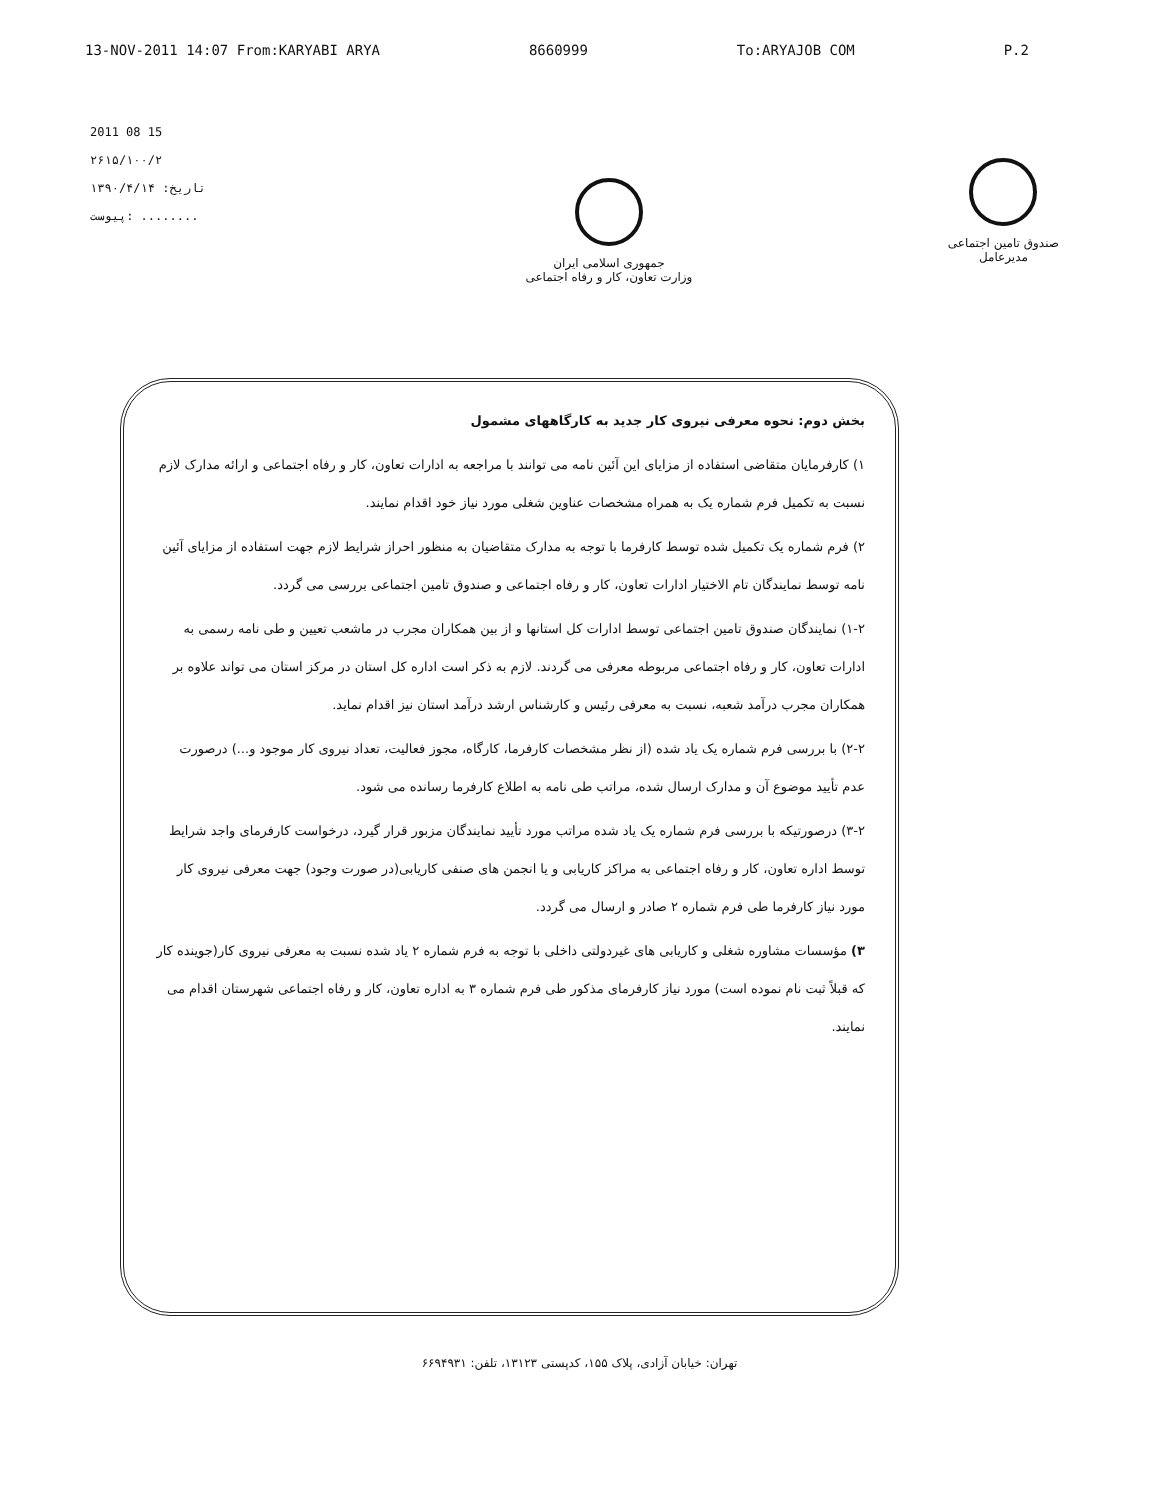13-NOV-2011 14:07 From:KARYABI ARYA 8660999 To:ARYAJOB COM P.2
2011 08 15
۲۶۱۵/۱۰۰/۲
تاریخ: ۱۳۹۰/۴/۱۴
پیوست: ........
جمهوری اسلامی ایران
وزارت تعاون، کار و رفاه اجتماعی
صندوق تامین اجتماعی
مدیرعامل
بخش دوم: نحوه معرفی نیروی کار جدید به کارگاههای مشمول
۱) کارفرمایان متقاضی استفاده از مزایای این آئین نامه می توانند با مراجعه به ادارات تعاون، کار و رفاه اجتماعی و ارائه مدارک لازم نسبت به تکمیل فرم شماره یک به همراه مشخصات عناوین شغلی مورد نیاز خود اقدام نمایند.
۲) فرم شماره یک تکمیل شده توسط کارفرما با توجه به مدارک متقاضیان به منظور احراز شرایط لازم جهت استفاده از مزایای آئین نامه توسط نمایندگان تام الاختیار ادارات تعاون، کار و رفاه اجتماعی و صندوق تامین اجتماعی بررسی می گردد.
۱-۲) نمایندگان صندوق تامین اجتماعی توسط ادارات کل استانها و از بین همکاران مجرب در ماشعب تعیین و طی نامه رسمی به ادارات تعاون، کار و رفاه اجتماعی مربوطه معرفی می گردند. لازم به ذکر است اداره کل استان در مرکز استان می تواند علاوه بر همکاران مجرب درآمد شعبه، نسبت به معرفی رئیس و کارشناس ارشد درآمد استان نیز اقدام نماید.
۲-۲) با بررسی فرم شماره یک یاد شده (از نظر مشخصات کارفرما، کارگاه، مجوز فعالیت، تعداد نیروی کار موجود و...) درصورت عدم تأیید موضوع آن و مدارک ارسال شده، مراتب طی نامه به اطلاع کارفرما رسانده می شود.
۳-۲) درصورتیکه با بررسی فرم شماره یک یاد شده مراتب مورد تأیید نمایندگان مزبور قرار گیرد، درخواست کارفرمای واجد شرایط توسط اداره تعاون، کار و رفاه اجتماعی به مراکز کاریابی و یا انجمن های صنفی کاریابی(در صورت وجود) جهت معرفی نیروی کار مورد نیاز کارفرما طی فرم شماره ۲ صادر و ارسال می گردد.
۳) مؤسسات مشاوره شغلی و کاریابی های غیردولتی داخلی با توجه به فرم شماره ۲ یاد شده نسبت به معرفی نیروی کار(جوینده کار که قبلاً ثبت نام نموده است) مورد نیاز کارفرمای مذکور طی فرم شماره ۳ به اداره تعاون، کار و رفاه اجتماعی شهرستان اقدام می نمایند.
تهران: خیابان آزادی، پلاک ۱۵۵، کدپستی ۱۳۱۲۳، تلفن: ۶۶۹۴۹۳۱